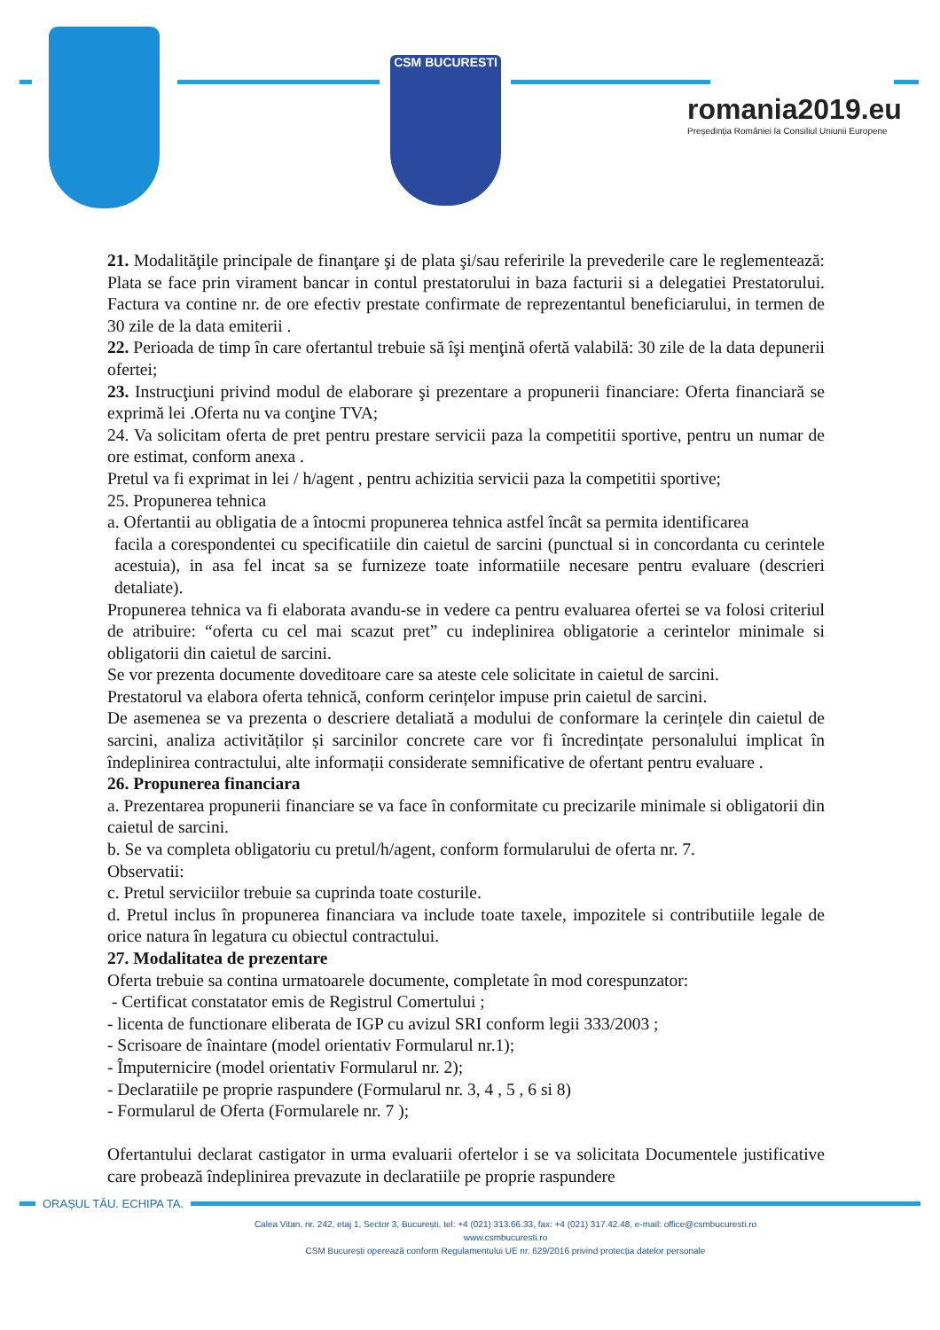CSM BUCURESTI
romania2019.eu
Președinția României la Consiliul Uniunii Europene
21. Modalităţile principale de finanţare şi de plata şi/sau referirile la prevederile care le reglementează: Plata se face prin virament bancar in contul prestatorului in baza facturii si a delegatiei Prestatorului. Factura va contine nr. de ore efectiv prestate confirmate de reprezentantul beneficiarului, in termen de 30 zile de la data emiterii .
22. Perioada de timp în care ofertantul trebuie să îşi menţină ofertă valabilă: 30 zile de la data depunerii ofertei;
23. Instrucţiuni privind modul de elaborare şi prezentare a propunerii financiare: Oferta financiară se exprimă lei .Oferta nu va conţine TVA;
24. Va solicitam oferta de pret pentru prestare servicii paza la competitii sportive, pentru un numar de ore estimat, conform anexa .
Pretul va fi exprimat in lei / h/agent , pentru achizitia servicii paza la competitii sportive;
25. Propunerea tehnica
a. Ofertantii au obligatia de a întocmi propunerea tehnica astfel încât sa permita identificarea
facila a corespondentei cu specificatiile din caietul de sarcini (punctual si in concordanta cu cerintele acestuia), in asa fel incat sa se furnizeze toate informatiile necesare pentru evaluare (descrieri detaliate).
Propunerea tehnica va fi elaborata avandu-se in vedere ca pentru evaluarea ofertei se va folosi criteriul de atribuire: “oferta cu cel mai scazut pret” cu indeplinirea obligatorie a cerintelor minimale si obligatorii din caietul de sarcini.
Se vor prezenta documente doveditoare care sa ateste cele solicitate in caietul de sarcini.
Prestatorul va elabora oferta tehnică, conform cerințelor impuse prin caietul de sarcini.
De asemenea se va prezenta o descriere detaliată a modului de conformare la cerințele din caietul de sarcini, analiza activităților și sarcinilor concrete care vor fi încredințate personalului implicat în îndeplinirea contractului, alte informații considerate semnificative de ofertant pentru evaluare .
26. Propunerea financiara
a. Prezentarea propunerii financiare se va face în conformitate cu precizarile minimale si obligatorii din caietul de sarcini.
b. Se va completa obligatoriu cu pretul/h/agent, conform formularului de oferta nr. 7.
Observatii:
c. Pretul serviciilor trebuie sa cuprinda toate costurile.
d. Pretul inclus în propunerea financiara va include toate taxele, impozitele si contributiile legale de orice natura în legatura cu obiectul contractului.
27. Modalitatea de prezentare
Oferta trebuie sa contina urmatoarele documente, completate în mod corespunzator:
- Certificat constatator emis de Registrul Comertului ;
- licenta de functionare eliberata de IGP cu avizul SRI conform legii 333/2003 ;
- Scrisoare de înaintare (model orientativ Formularul nr.1);
- Împuternicire (model orientativ Formularul nr. 2);
- Declaratiile pe proprie raspundere (Formularul nr. 3, 4 , 5 , 6 si 8)
- Formularul de Oferta (Formularele nr. 7 );
Ofertantului declarat castigator in urma evaluarii ofertelor i se va solicitata Documentele justificative care probează îndeplinirea prevazute in declaratiile pe proprie raspundere
ORAȘUL TĂU. ECHIPA TA.
Calea Vitan, nr. 242, etaj 1, Sector 3, București, tel: +4 (021) 313.66.33, fax: +4 (021) 317.42.48, e-mail: office@csmbucuresti.ro
www.csmbucuresti.ro
CSM București operează conform Regulamentului UE nr. 629/2016 privind protecția datelor personale